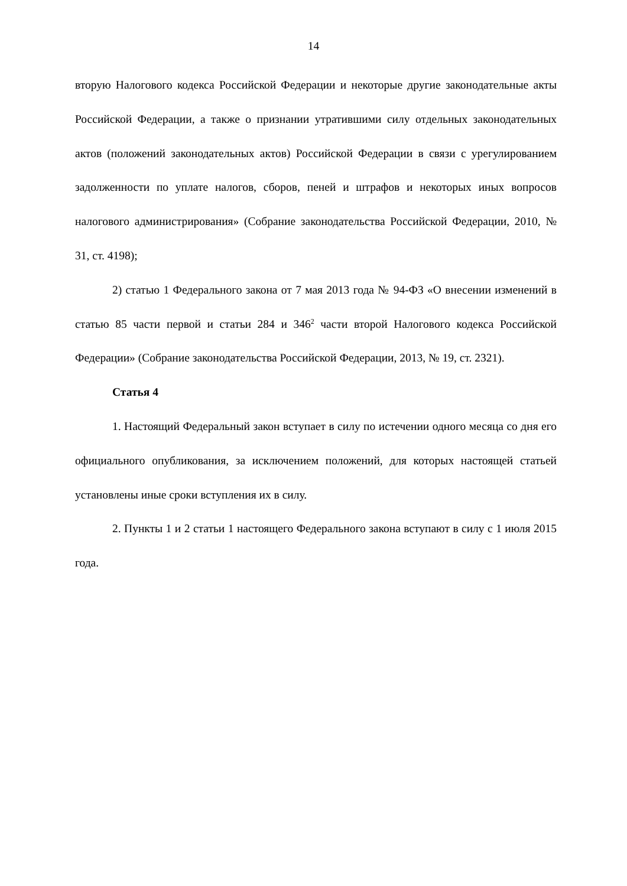14
вторую Налогового кодекса Российской Федерации и некоторые другие законодательные акты Российской Федерации, а также о признании утратившими силу отдельных законодательных актов (положений законодательных актов) Российской Федерации в связи с урегулированием задолженности по уплате налогов, сборов, пеней и штрафов и некоторых иных вопросов налогового администрирования» (Собрание законодательства Российской Федерации, 2010, № 31, ст. 4198);
2) статью 1 Федерального закона от 7 мая 2013 года № 94-ФЗ «О внесении изменений в статью 85 части первой и статьи 284 и 346<sup>2</sup> части второй Налогового кодекса Российской Федерации» (Собрание законодательства Российской Федерации, 2013, № 19, ст. 2321).
Статья 4
1. Настоящий Федеральный закон вступает в силу по истечении одного месяца со дня его официального опубликования, за исключением положений, для которых настоящей статьей установлены иные сроки вступления их в силу.
2. Пункты 1 и 2 статьи 1 настоящего Федерального закона вступают в силу с 1 июля 2015 года.